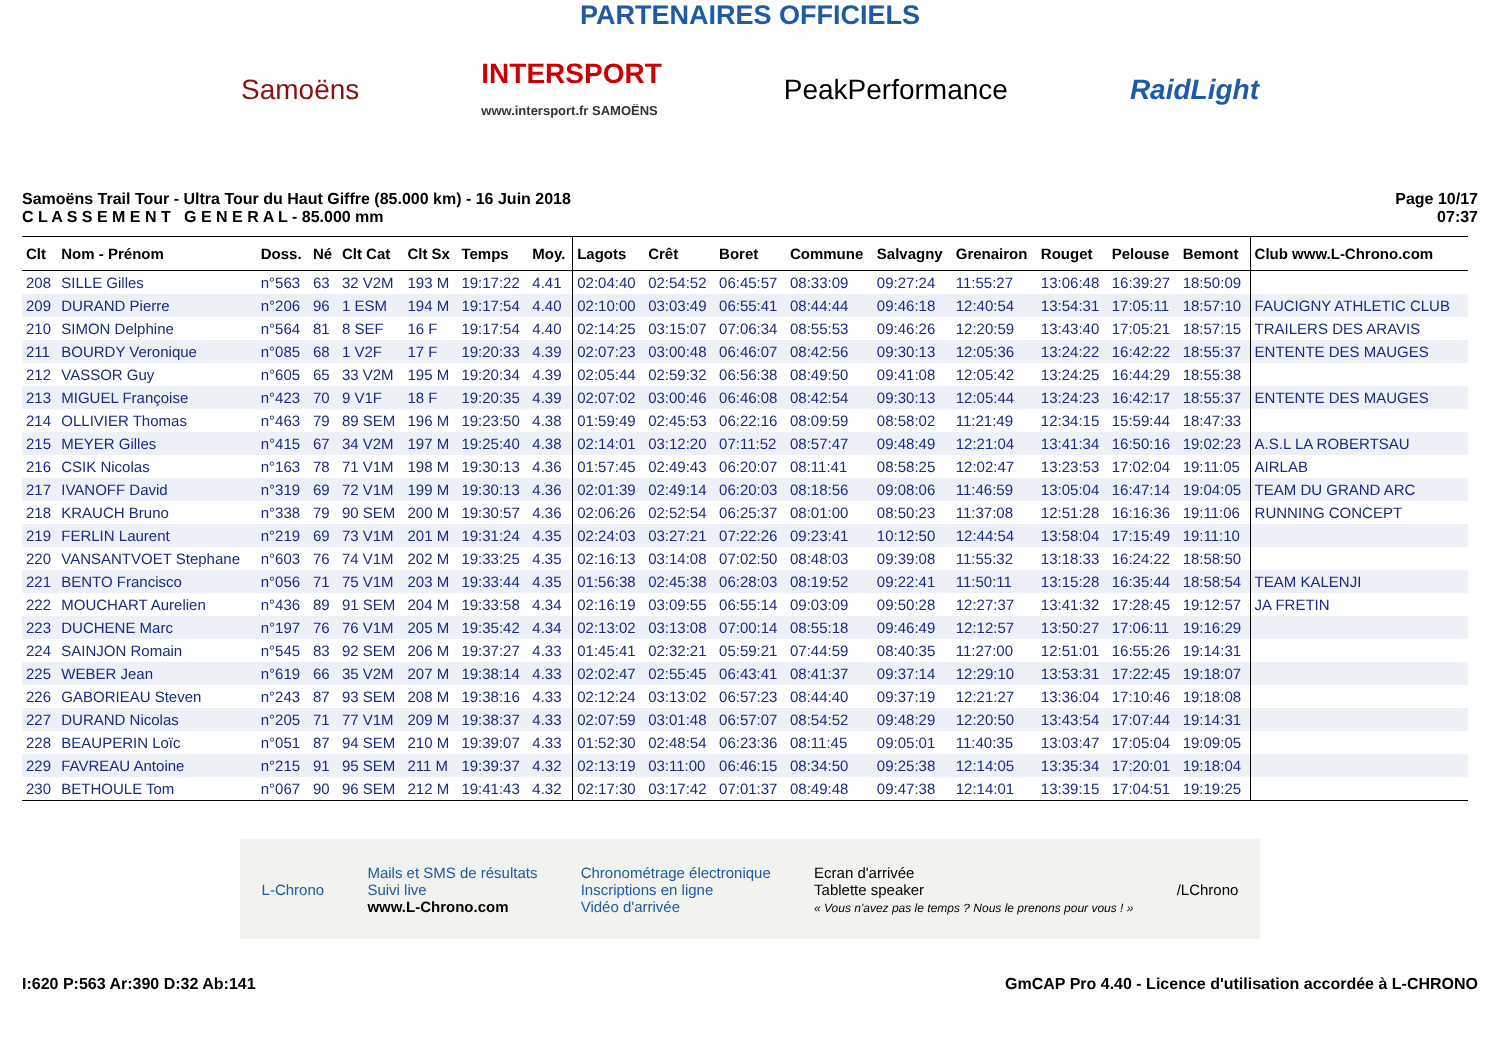PARTENAIRES OFFICIELS
Samoëns INTERSPORT
www.intersport.fr SAMOËNS PeakPerformance RaidLight
Samoëns Trail Tour - Ultra Tour du Haut Giffre (85.000 km) - 16 Juin 2018
C L A S S E M E N T G E N E R A L - 85.000 mm
Page 10/17
07:37
| Clt | Nom - Prénom | Doss. | Né | Clt Cat | Clt Sx | Temps | Moy. | Lagots | Crêt | Boret | Commune | Salvagny | Grenairon | Rouget | Pelouse | Bemont | Club www.L-Chrono.com |
| --- | --- | --- | --- | --- | --- | --- | --- | --- | --- | --- | --- | --- | --- | --- | --- | --- | --- |
| 208 | SILLE Gilles | n°563 | 63 | 32 V2M | 193 M | 19:17:22 | 4.41 | 02:04:40 | 02:54:52 | 06:45:57 | 08:33:09 | 09:27:24 | 11:55:27 | 13:06:48 | 16:39:27 | 18:50:09 | |
| 209 | DURAND Pierre | n°206 | 96 | 1 ESM | 194 M | 19:17:54 | 4.40 | 02:10:00 | 03:03:49 | 06:55:41 | 08:44:44 | 09:46:18 | 12:40:54 | 13:54:31 | 17:05:11 | 18:57:10 | FAUCIGNY ATHLETIC CLUB |
| 210 | SIMON Delphine | n°564 | 81 | 8 SEF | 16 F | 19:17:54 | 4.40 | 02:14:25 | 03:15:07 | 07:06:34 | 08:55:53 | 09:46:26 | 12:20:59 | 13:43:40 | 17:05:21 | 18:57:15 | TRAILERS DES ARAVIS |
| 211 | BOURDY Veronique | n°085 | 68 | 1 V2F | 17 F | 19:20:33 | 4.39 | 02:07:23 | 03:00:48 | 06:46:07 | 08:42:56 | 09:30:13 | 12:05:36 | 13:24:22 | 16:42:22 | 18:55:37 | ENTENTE DES MAUGES |
| 212 | VASSOR Guy | n°605 | 65 | 33 V2M | 195 M | 19:20:34 | 4.39 | 02:05:44 | 02:59:32 | 06:56:38 | 08:49:50 | 09:41:08 | 12:05:42 | 13:24:25 | 16:44:29 | 18:55:38 | |
| 213 | MIGUEL Françoise | n°423 | 70 | 9 V1F | 18 F | 19:20:35 | 4.39 | 02:07:02 | 03:00:46 | 06:46:08 | 08:42:54 | 09:30:13 | 12:05:44 | 13:24:23 | 16:42:17 | 18:55:37 | ENTENTE DES MAUGES |
| 214 | OLLIVIER Thomas | n°463 | 79 | 89 SEM | 196 M | 19:23:50 | 4.38 | 01:59:49 | 02:45:53 | 06:22:16 | 08:09:59 | 08:58:02 | 11:21:49 | 12:34:15 | 15:59:44 | 18:47:33 | |
| 215 | MEYER Gilles | n°415 | 67 | 34 V2M | 197 M | 19:25:40 | 4.38 | 02:14:01 | 03:12:20 | 07:11:52 | 08:57:47 | 09:48:49 | 12:21:04 | 13:41:34 | 16:50:16 | 19:02:23 | A.S.L LA ROBERTSAU |
| 216 | CSIK Nicolas | n°163 | 78 | 71 V1M | 198 M | 19:30:13 | 4.36 | 01:57:45 | 02:49:43 | 06:20:07 | 08:11:41 | 08:58:25 | 12:02:47 | 13:23:53 | 17:02:04 | 19:11:05 | AIRLAB |
| 217 | IVANOFF David | n°319 | 69 | 72 V1M | 199 M | 19:30:13 | 4.36 | 02:01:39 | 02:49:14 | 06:20:03 | 08:18:56 | 09:08:06 | 11:46:59 | 13:05:04 | 16:47:14 | 19:04:05 | TEAM DU GRAND ARC |
| 218 | KRAUCH Bruno | n°338 | 79 | 90 SEM | 200 M | 19:30:57 | 4.36 | 02:06:26 | 02:52:54 | 06:25:37 | 08:01:00 | 08:50:23 | 11:37:08 | 12:51:28 | 16:16:36 | 19:11:06 | RUNNING CONCEPT |
| 219 | FERLIN Laurent | n°219 | 69 | 73 V1M | 201 M | 19:31:24 | 4.35 | 02:24:03 | 03:27:21 | 07:22:26 | 09:23:41 | 10:12:50 | 12:44:54 | 13:58:04 | 17:15:49 | 19:11:10 | |
| 220 | VANSANTVOET Stephane | n°603 | 76 | 74 V1M | 202 M | 19:33:25 | 4.35 | 02:16:13 | 03:14:08 | 07:02:50 | 08:48:03 | 09:39:08 | 11:55:32 | 13:18:33 | 16:24:22 | 18:58:50 | |
| 221 | BENTO Francisco | n°056 | 71 | 75 V1M | 203 M | 19:33:44 | 4.35 | 01:56:38 | 02:45:38 | 06:28:03 | 08:19:52 | 09:22:41 | 11:50:11 | 13:15:28 | 16:35:44 | 18:58:54 | TEAM KALENJI |
| 222 | MOUCHART Aurelien | n°436 | 89 | 91 SEM | 204 M | 19:33:58 | 4.34 | 02:16:19 | 03:09:55 | 06:55:14 | 09:03:09 | 09:50:28 | 12:27:37 | 13:41:32 | 17:28:45 | 19:12:57 | JA FRETIN |
| 223 | DUCHENE Marc | n°197 | 76 | 76 V1M | 205 M | 19:35:42 | 4.34 | 02:13:02 | 03:13:08 | 07:00:14 | 08:55:18 | 09:46:49 | 12:12:57 | 13:50:27 | 17:06:11 | 19:16:29 | |
| 224 | SAINJON Romain | n°545 | 83 | 92 SEM | 206 M | 19:37:27 | 4.33 | 01:45:41 | 02:32:21 | 05:59:21 | 07:44:59 | 08:40:35 | 11:27:00 | 12:51:01 | 16:55:26 | 19:14:31 | |
| 225 | WEBER Jean | n°619 | 66 | 35 V2M | 207 M | 19:38:14 | 4.33 | 02:02:47 | 02:55:45 | 06:43:41 | 08:41:37 | 09:37:14 | 12:29:10 | 13:53:31 | 17:22:45 | 19:18:07 | |
| 226 | GABORIEAU Steven | n°243 | 87 | 93 SEM | 208 M | 19:38:16 | 4.33 | 02:12:24 | 03:13:02 | 06:57:23 | 08:44:40 | 09:37:19 | 12:21:27 | 13:36:04 | 17:10:46 | 19:18:08 | |
| 227 | DURAND Nicolas | n°205 | 71 | 77 V1M | 209 M | 19:38:37 | 4.33 | 02:07:59 | 03:01:48 | 06:57:07 | 08:54:52 | 09:48:29 | 12:20:50 | 13:43:54 | 17:07:44 | 19:14:31 | |
| 228 | BEAUPERIN Loïc | n°051 | 87 | 94 SEM | 210 M | 19:39:07 | 4.33 | 01:52:30 | 02:48:54 | 06:23:36 | 08:11:45 | 09:05:01 | 11:40:35 | 13:03:47 | 17:05:04 | 19:09:05 | |
| 229 | FAVREAU Antoine | n°215 | 91 | 95 SEM | 211 M | 19:39:37 | 4.32 | 02:13:19 | 03:11:00 | 06:46:15 | 08:34:50 | 09:25:38 | 12:14:05 | 13:35:34 | 17:20:01 | 19:18:04 | |
| 230 | BETHOULE Tom | n°067 | 90 | 96 SEM | 212 M | 19:41:43 | 4.32 | 02:17:30 | 03:17:42 | 07:01:37 | 08:49:48 | 09:47:38 | 12:14:01 | 13:39:15 | 17:04:51 | 19:19:25 | |
L-Chrono Mails et SMS de résultats
Suivi live
www.L-Chrono.com Chronométrage électronique
Inscriptions en ligne
Vidéo d'arrivée Ecran d'arrivée
Tablette speaker
« Vous n'avez pas le temps ? Nous le prenons pour vous ! » /LChrono
I:620 P:563 Ar:390 D:32 Ab:141 GmCAP Pro 4.40 - Licence d'utilisation accordée à L-CHRONO